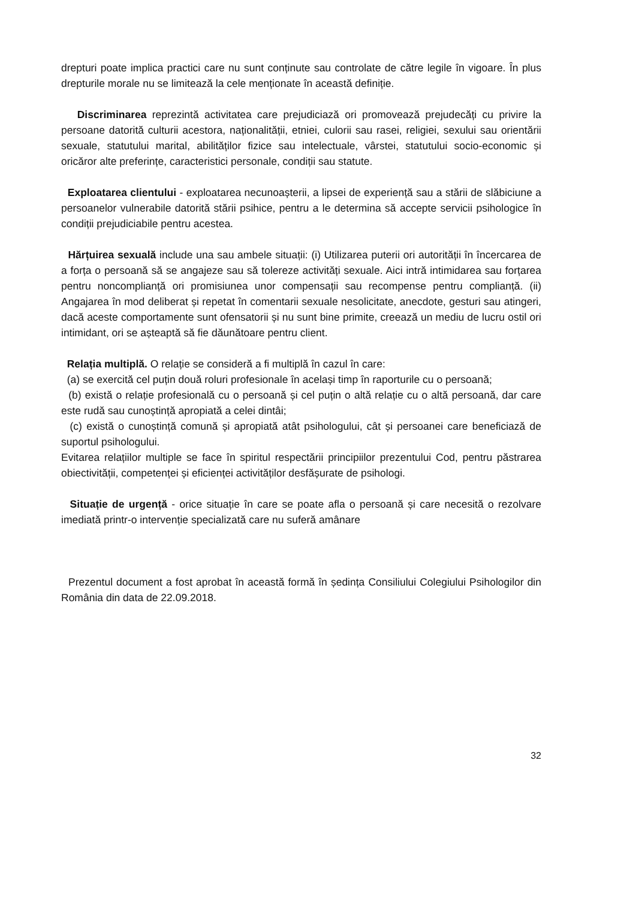drepturi poate implica practici care nu sunt conținute sau controlate de către legile în vigoare. În plus drepturile morale nu se limitează la cele menționate în această definiție.
Discriminarea reprezintă activitatea care prejudiciază ori promovează prejudecăți cu privire la persoane datorită culturii acestora, naționalității, etniei, culorii sau rasei, religiei, sexului sau orientării sexuale, statutului marital, abilităților fizice sau intelectuale, vârstei, statutului socio-economic și oricăror alte preferințe, caracteristici personale, condiții sau statute.
Exploatarea clientului - exploatarea necunoașterii, a lipsei de experiență sau a stării de slăbiciune a persoanelor vulnerabile datorită stării psihice, pentru a le determina să accepte servicii psihologice în condiții prejudiciabile pentru acestea.
Hărțuirea sexuală include una sau ambele situații: (i) Utilizarea puterii ori autorității în încercarea de a forța o persoană să se angajeze sau să tolereze activități sexuale. Aici intră intimidarea sau forțarea pentru noncomplianță ori promisiunea unor compensații sau recompense pentru complianță. (ii) Angajarea în mod deliberat și repetat în comentarii sexuale nesolicitate, anecdote, gesturi sau atingeri, dacă aceste comportamente sunt ofensatorii și nu sunt bine primite, creează un mediu de lucru ostil ori intimidant, ori se așteaptă să fie dăunătoare pentru client.
Relația multiplă. O relație se consideră a fi multiplă în cazul în care:
(a) se exercită cel puțin două roluri profesionale în același timp în raporturile cu o persoană;
(b) există o relație profesională cu o persoană și cel puțin o altă relație cu o altă persoană, dar care este rudă sau cunoștință apropiată a celei dintâi;
(c) există o cunoștință comună și apropiată atât psihologului, cât și persoanei care beneficiază de suportul psihologului.
Evitarea relațiilor multiple se face în spiritul respectării principiilor prezentului Cod, pentru păstrarea obiectivității, competenței și eficienței activităților desfășurate de psihologi.
Situație de urgență - orice situație în care se poate afla o persoană și care necesită o rezolvare imediată printr-o intervenție specializată care nu suferă amânare
Prezentul document a fost aprobat în această formă în ședința Consiliului Colegiului Psihologilor din România din data de 22.09.2018.
32